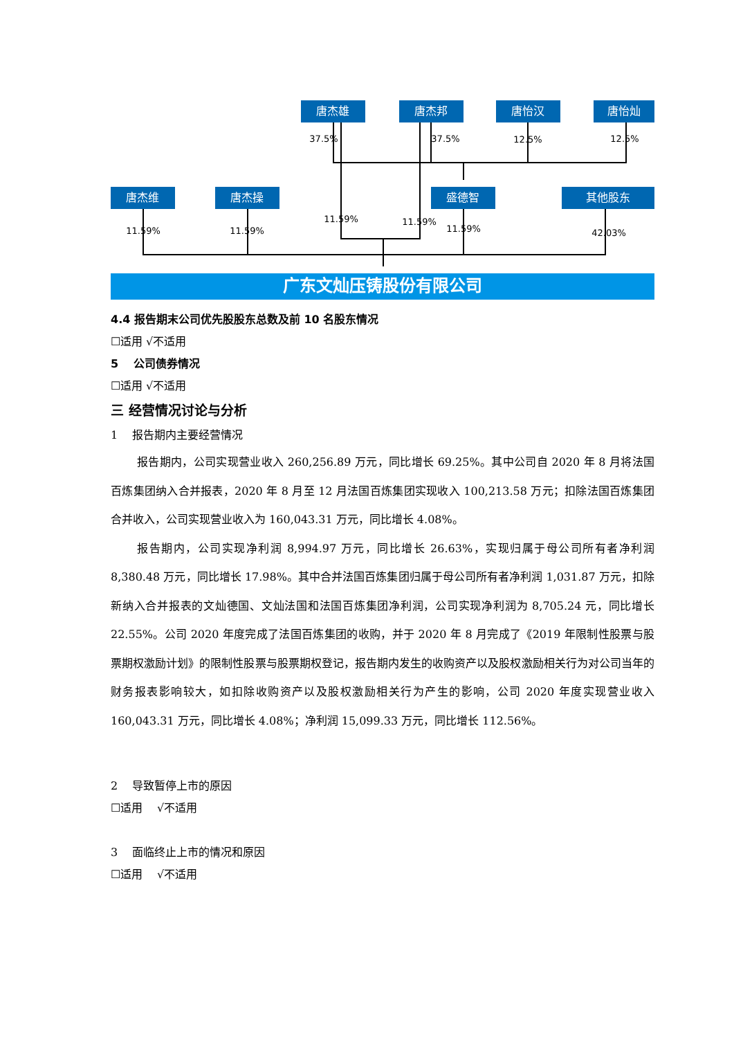唐杰雄
唐杰邦
唐怡汉
唐怡灿
唐杰维
唐杰操
盛德智
其他股东
广东文灿压铸股份有限公司
37.5%
37.5%
12.5%
12.5%
11.59%
11.59%
11.59%
11.59%
11.59%
42.03%
4.4 报告期末公司优先股股东总数及前 10 名股东情况
☐适用 √不适用
5　 公司债券情况
☐适用 √不适用
三 经营情况讨论与分析
1　 报告期内主要经营情况
报告期内，公司实现营业收入 260,256.89 万元，同比增长 69.25%。其中公司自 2020 年 8 月将法国百炼集团纳入合并报表，2020 年 8 月至 12 月法国百炼集团实现收入 100,213.58 万元；扣除法国百炼集团合并收入，公司实现营业收入为 160,043.31 万元，同比增长 4.08%。
报告期内，公司实现净利润 8,994.97 万元，同比增长 26.63%，实现归属于母公司所有者净利润 8,380.48 万元，同比增长 17.98%。其中合并法国百炼集团归属于母公司所有者净利润 1,031.87 万元，扣除新纳入合并报表的文灿德国、文灿法国和法国百炼集团净利润，公司实现净利润为 8,705.24 元，同比增长 22.55%。公司 2020 年度完成了法国百炼集团的收购，并于 2020 年 8 月完成了《2019 年限制性股票与股票期权激励计划》的限制性股票与股票期权登记，报告期内发生的收购资产以及股权激励相关行为对公司当年的财务报表影响较大，如扣除收购资产以及股权激励相关行为产生的影响，公司 2020 年度实现营业收入 160,043.31 万元，同比增长 4.08%；净利润 15,099.33 万元，同比增长 112.56%。
2　 导致暂停上市的原因
☐适用 　√不适用
3　 面临终止上市的情况和原因
☐适用 　√不适用